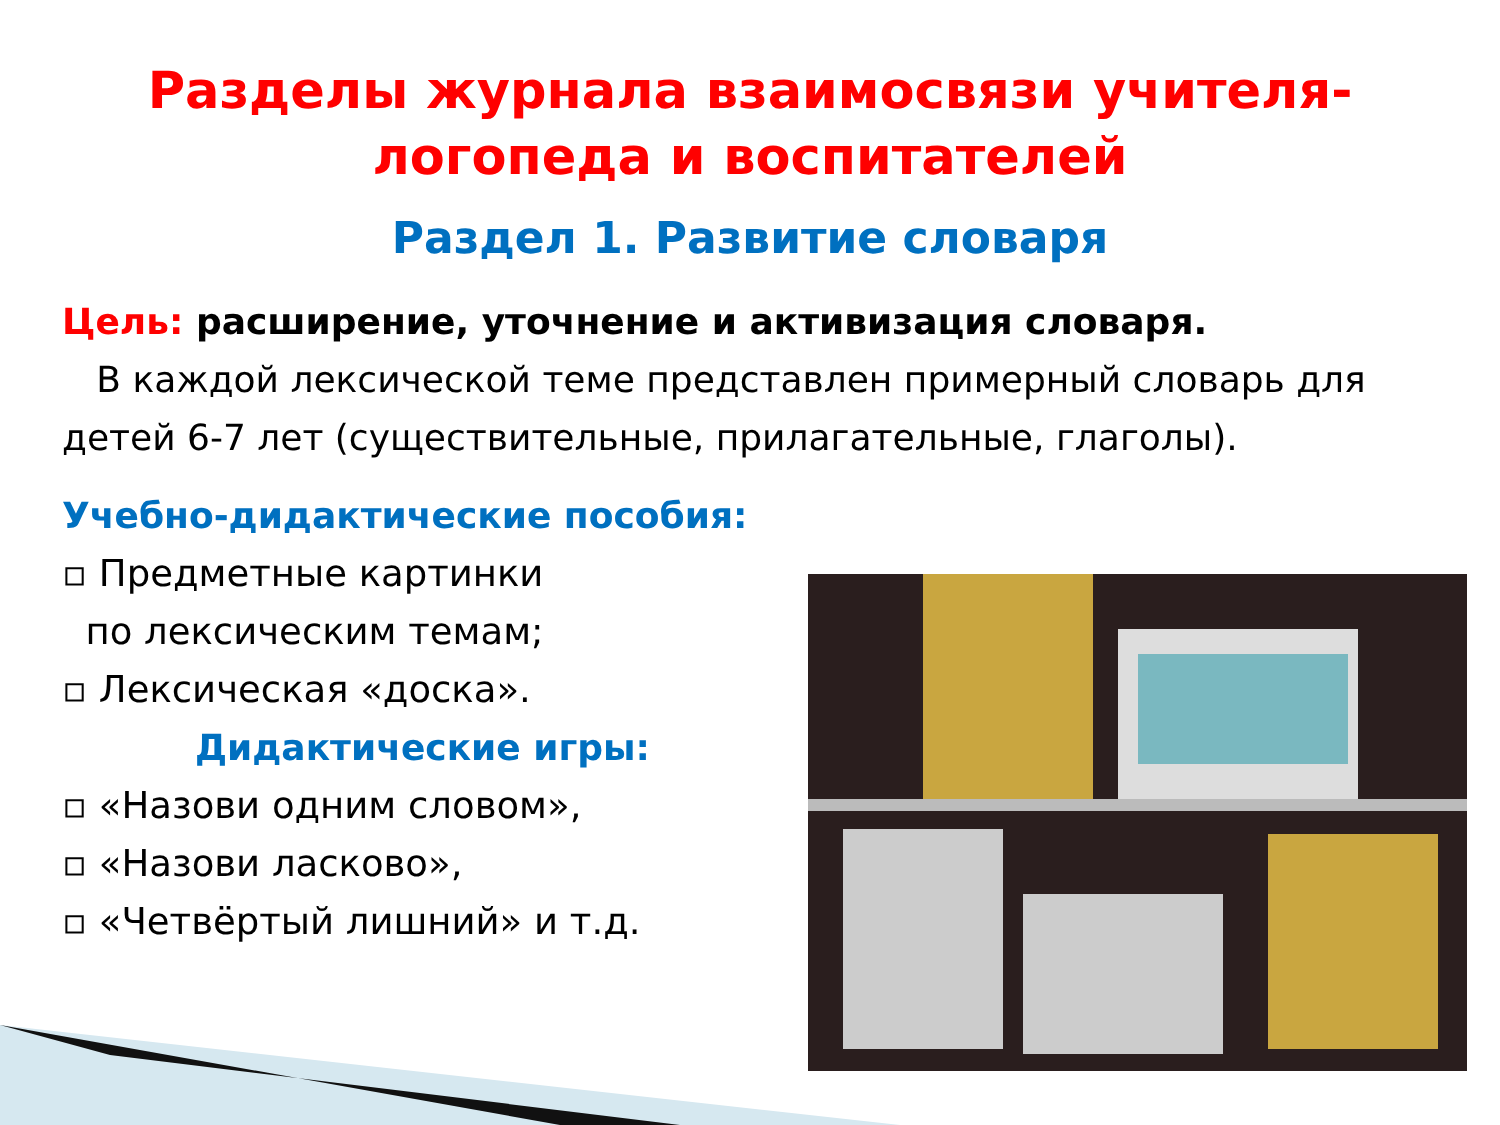Разделы журнала взаимосвязи учителя-
логопеда и воспитателей
Раздел 1. Развитие словаря
Цель: расширение, уточнение и активизация словаря.
В каждой лексической теме представлен примерный словарь для детей 6-7 лет (существительные, прилагательные, глаголы).
Учебно-дидактические пособия:
▫ Предметные картинки
по лексическим темам;
▫ Лексическая «доска».
Дидактические игры:
▫ «Назови одним словом»,
▫ «Назови ласково»,
▫ «Четвёртый лишний» и т.д.